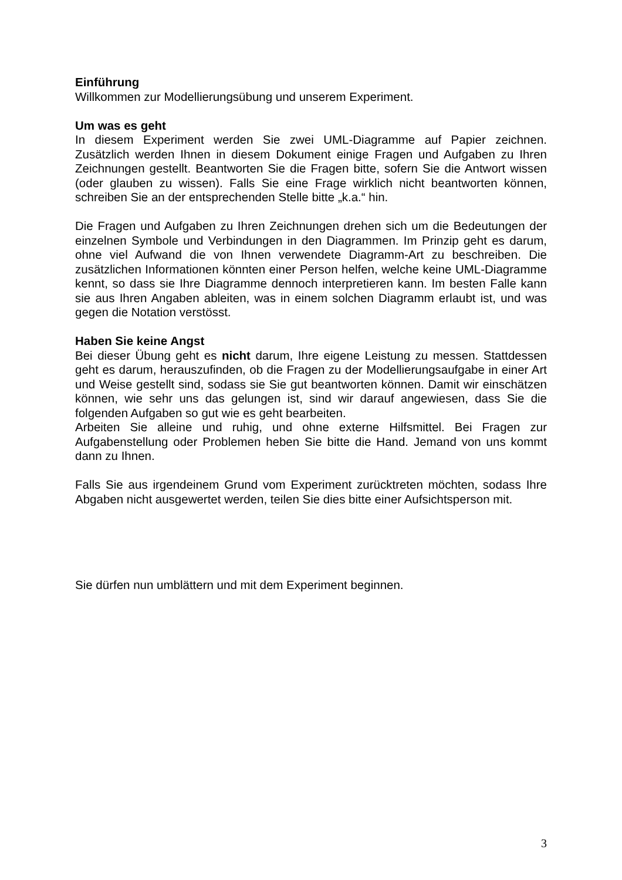Einführung
Willkommen zur Modellierungsübung und unserem Experiment.
Um was es geht
In diesem Experiment werden Sie zwei UML-Diagramme auf Papier zeichnen. Zusätzlich werden Ihnen in diesem Dokument einige Fragen und Aufgaben zu Ihren Zeichnungen gestellt. Beantworten Sie die Fragen bitte, sofern Sie die Antwort wissen (oder glauben zu wissen). Falls Sie eine Frage wirklich nicht beantworten können, schreiben Sie an der entsprechenden Stelle bitte „k.a.“ hin.
Die Fragen und Aufgaben zu Ihren Zeichnungen drehen sich um die Bedeutungen der einzelnen Symbole und Verbindungen in den Diagrammen. Im Prinzip geht es darum, ohne viel Aufwand die von Ihnen verwendete Diagramm-Art zu beschreiben. Die zusätzlichen Informationen könnten einer Person helfen, welche keine UML-Diagramme kennt, so dass sie Ihre Diagramme dennoch interpretieren kann. Im besten Falle kann sie aus Ihren Angaben ableiten, was in einem solchen Diagramm erlaubt ist, und was gegen die Notation verstösst.
Haben Sie keine Angst
Bei dieser Übung geht es nicht darum, Ihre eigene Leistung zu messen. Stattdessen geht es darum, herauszufinden, ob die Fragen zu der Modellierungsaufgabe in einer Art und Weise gestellt sind, sodass sie Sie gut beantworten können. Damit wir einschätzen können, wie sehr uns das gelungen ist, sind wir darauf angewiesen, dass Sie die folgenden Aufgaben so gut wie es geht bearbeiten.
Arbeiten Sie alleine und ruhig, und ohne externe Hilfsmittel. Bei Fragen zur Aufgabenstellung oder Problemen heben Sie bitte die Hand. Jemand von uns kommt dann zu Ihnen.
Falls Sie aus irgendeinem Grund vom Experiment zurücktreten möchten, sodass Ihre Abgaben nicht ausgewertet werden, teilen Sie dies bitte einer Aufsichtsperson mit.
Sie dürfen nun umblättern und mit dem Experiment beginnen.
3